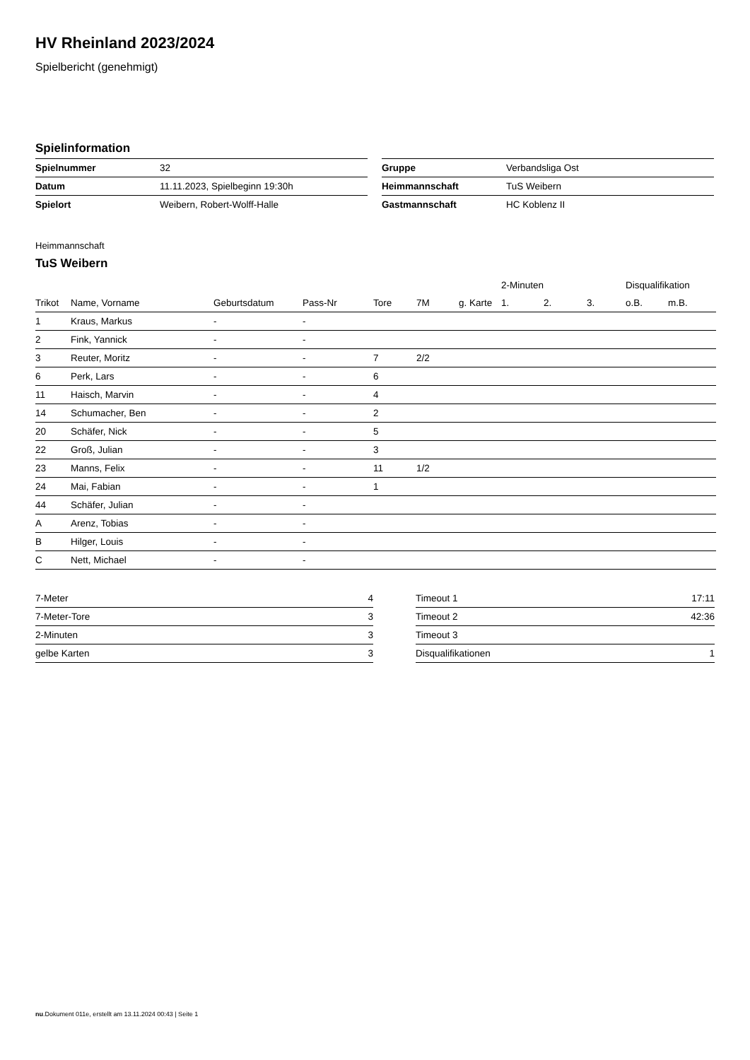HV Rheinland 2023/2024
Spielbericht (genehmigt)
Spielinformation
| Spielnummer | 32 |
| Datum | 11.11.2023, Spielbeginn 19:30h |
| Spielort | Weibern, Robert-Wolff-Halle |
| Gruppe | Verbandsliga Ost |
| Heimmannschaft | TuS Weibern |
| Gastmannschaft | HC Koblenz II |
Heimmannschaft
TuS Weibern
| | | | | | | | 2-Minuten | | | Disqualifikation | |
| --- | --- | --- | --- | --- | --- | --- | --- | --- | --- | --- | --- |
| Trikot | Name, Vorname | Geburtsdatum | Pass-Nr | Tore | 7M | g. Karte | 1. | 2. | 3. | o.B. | m.B. |
| 1 | Kraus, Markus | - | - | | | | | | | | |
| 2 | Fink, Yannick | - | - | | | | | | | | |
| 3 | Reuter, Moritz | - | - | 7 | 2/2 | | | | | | |
| 6 | Perk, Lars | - | - | 6 | | | | | | | |
| 11 | Haisch, Marvin | - | - | 4 | | | | | | | |
| 14 | Schumacher, Ben | - | - | 2 | | | | | | | |
| 20 | Schäfer, Nick | - | - | 5 | | | | | | | |
| 22 | Groß, Julian | - | - | 3 | | | | | | | |
| 23 | Manns, Felix | - | - | 11 | 1/2 | | | | | | |
| 24 | Mai, Fabian | - | - | 1 | | | | | | | |
| 44 | Schäfer, Julian | - | - | | | | | | | | |
| A | Arenz, Tobias | - | - | | | | | | | | |
| B | Hilger, Louis | - | - | | | | | | | | |
| C | Nett, Michael | - | - | | | | | | | | |
| 7-Meter | 4 |
| 7-Meter-Tore | 3 |
| 2-Minuten | 3 |
| gelbe Karten | 3 |
| Timeout 1 | 17:11 |
| Timeout 2 | 42:36 |
| Timeout 3 | |
| Disqualifikationen | 1 |
nu.Dokument 011e, erstellt am 13.11.2024 00:43 | Seite 1